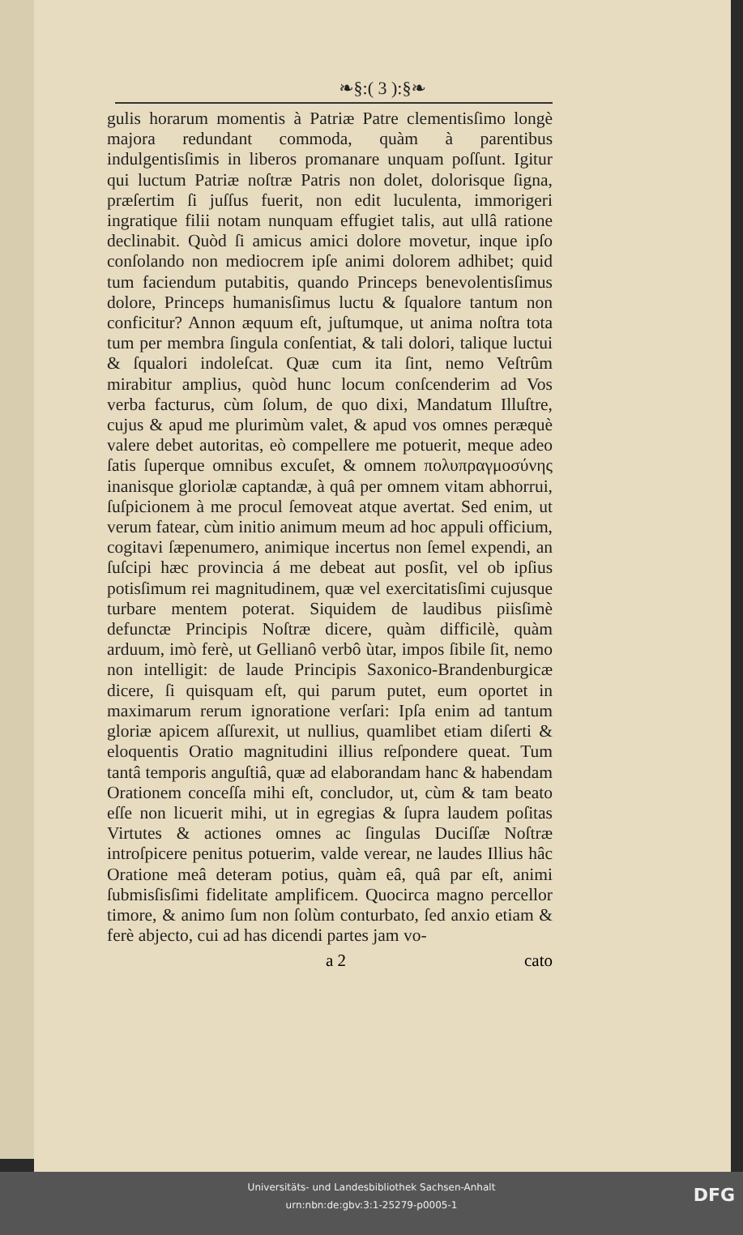❧§:( 3 ):§❧
gulis horarum momentis à Patriæ Patre clementisſimo longè majora redundant commoda, quàm à parentibus indulgentisſimis in liberos promanare unquam poſſunt. Igitur qui luctum Patriæ noſtræ Patris non dolet, dolorisque ſigna, præſertim ſi juſſus fuerit, non edit luculenta, immorigeri ingratique filii notam nunquam effugiet talis, aut ullâ ratione declinabit. Quòd ſi amicus amici dolore movetur, inque ipſo conſolando non mediocrem ipſe animi dolorem adhibet; quid tum faciendum putabitis, quando Princeps benevolentisſimus dolore, Princeps humanisſimus luctu & ſqualore tantum non conficitur? Annon æquum eſt, juſtumque, ut anima noſtra tota tum per membra ſingula conſentiat, & tali dolori, talique luctui & ſqualori indoleſcat. Quæ cum ita ſint, nemo Veſtrûm mirabitur amplius, quòd hunc locum conſcenderim ad Vos verba facturus, cùm ſolum, de quo dixi, Mandatum Illuſtre, cujus & apud me plurimùm valet, & apud vos omnes peræquè valere debet autoritas, eò compellere me potuerit, meque adeo ſatis ſuperque omnibus excuſet, & omnem πολυπραγμοσύνης inanisque gloriolæ captandæ, à quâ per omnem vitam abhorrui, ſuſpicionem à me procul ſemoveat atque avertat. Sed enim, ut verum fatear, cùm initio animum meum ad hoc appuli officium, cogitavi ſæpenumero, animique incertus non ſemel expendi, an ſuſcipi hæc provincia á me debeat aut posſit, vel ob ipſius potisſimum rei magnitudinem, quæ vel exercitatisſimi cujusque turbare mentem poterat. Siquidem de laudibus piisſimè defunctæ Principis Noſtræ dicere, quàm difficilè, quàm arduum, imò ferè, ut Gellianô verbô ùtar, impos ſibile ſit, nemo non intelligit: de laude Principis Saxonico-Brandenburgicæ dicere, ſi quisquam eſt, qui parum putet, eum oportet in maximarum rerum ignoratione verſari: Ipſa enim ad tantum gloriæ apicem aſſurexit, ut nullius, quamlibet etiam diſerti & eloquentis Oratio magnitudini illius reſpondere queat. Tum tantâ temporis anguſtiâ, quæ ad elaborandam hanc & habendam Orationem conceſſa mihi eſt, concludor, ut, cùm & tam beato eſſe non licuerit mihi, ut in egregias & ſupra laudem poſitas Virtutes & actiones omnes ac ſingulas Duciſſæ Noſtræ introſpicere penitus potuerim, valde verear, ne laudes Illius hâc Oratione meâ deteram potius, quàm eâ, quâ par eſt, animi ſubmisſisſimi fidelitate amplificem. Quocirca magno percellor timore, & animo ſum non ſolùm conturbato, ſed anxio etiam & ferè abjecto, cui ad has dicendi partes jam vo-
a 2 cato
Universitäts- und Landesbibliothek Sachsen-Anhalt
urn:nbn:de:gbv:3:1-25279-p0005-1
DFG